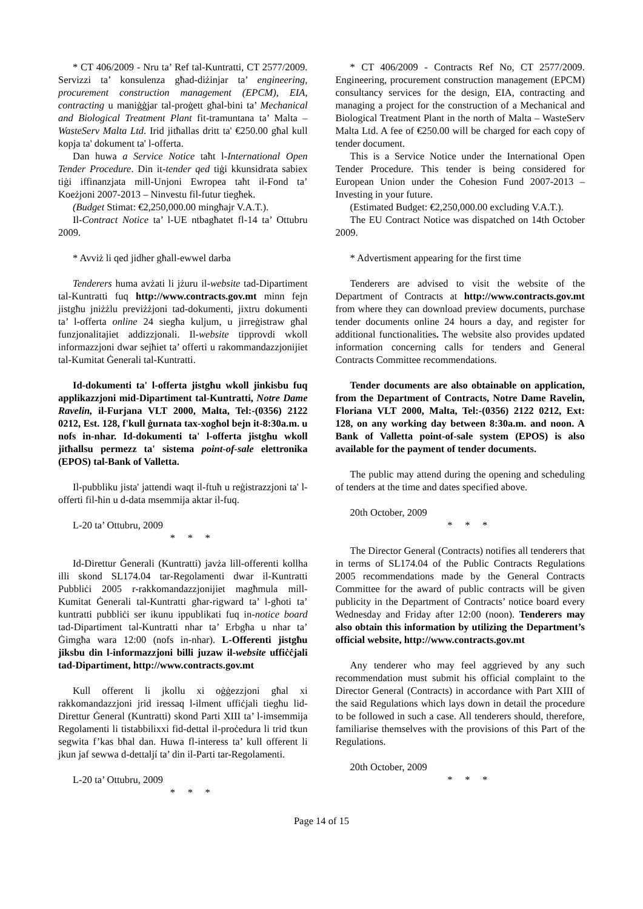* CT 406/2009 - Nru ta’ Ref tal-Kuntratti, CT 2577/2009. Servizzi ta’ konsulenza għad-diżinjar ta’ engineering, procurement construction management (EPCM), EIA, contracting u maniġġjar tal-proġett għal-bini ta’ Mechanical and Biological Treatment Plant fit-tramuntana ta’ Malta – WasteServ Malta Ltd. Irid jitħallas dritt ta' €250.00 għal kull kopja ta' dokument ta' l-offerta.
Dan huwa a Service Notice taħt l-International Open Tender Procedure. Din it-tender qed tiġi kkunsidrata sabiex tiġi iffinanzjata mill-Unjoni Ewropea taħt il-Fond ta’ Koeżjoni 2007-2013 – Ninvestu fil-futur tiegħek.
(Budget Stimat: €2,250,000.00 mingħajr V.A.T.).
Il-Contract Notice ta’ l-UE ntbagħatet fl-14 ta’ Ottubru 2009.
* Avviż li qed jidher għall-ewwel darba
Tenderers huma avżati li jżuru il-website tad-Dipartiment tal-Kuntratti fuq http://www.contracts.gov.mt minn fejn jistgħu jniżżlu previżżjoni tad-dokumenti, jixtru dokumenti ta’ l-offerta online 24 siegħa kuljum, u jirreġistraw għal funzjonalitajiet addizzjonali. Il-website tipprovdi wkoll informazzjoni dwar sejħiet ta’ offerti u rakommandazzjonijiet tal-Kumitat Ġenerali tal-Kuntratti.
Id-dokumenti ta' l-offerta jistgħu wkoll jinkisbu fuq applikazzjoni mid-Dipartiment tal-Kuntratti, Notre Dame Ravelin, il-Furjana VLT 2000, Malta, Tel:-(0356) 2122 0212, Est. 128, f'kull ġurnata tax-xogħol bejn it-8:30a.m. u nofs in-nhar. Id-dokumenti ta' l-offerta jistgħu wkoll jitħallsu permezz ta' sistema point-of-sale elettronika (EPOS) tal-Bank of Valletta.
Il-pubbliku jista' jattendi waqt il-ftuħ u reġistrazzjoni ta' l-offerti fil-ħin u d-data msemmija aktar il-fuq.
L-20 ta’ Ottubru, 2009
* * *
Id-Direttur Ġenerali (Kuntratti) javża lill-offerenti kollha illi skond SL174.04 tar-Regolamenti dwar il-Kuntratti Pubbliċi 2005 r-rakkomandazzjonijiet magħmula mill-Kumitat Ġenerali tal-Kuntratti għar-rigward ta’ l-għoti ta’ kuntratti pubbliċi ser ikunu ippublikati fuq in-notice board tad-Dipartiment tal-Kuntratti nhar ta’ Erbgħa u nhar ta’ Ġimgħa wara 12:00 (nofs in-nhar). L-Offerenti jistgħu jiksbu din l-informazzjoni billi juzaw il-website uffiċċjali tad-Dipartiment, http://www.contracts.gov.mt
Kull offerent li jkollu xi oġġezzjoni għal xi rakkomandazzjoni jrid iressaq l-ilment uffiċjali tiegħu lid-Direttur Ġeneral (Kuntratti) skond Parti XIII ta’ l-imsemmija Regolamenti li tistabbilixxi fid-dettal il-proċedura li trid tkun segwita f’kas bħal dan. Huwa fl-interess ta’ kull offerent li jkun jaf sewwa d-dettaljí ta’ din il-Parti tar-Regolamenti.
L-20 ta’ Ottubru, 2009
* * *
* CT 406/2009 - Contracts Ref No, CT 2577/2009. Engineering, procurement construction management (EPCM) consultancy services for the design, EIA, contracting and managing a project for the construction of a Mechanical and Biological Treatment Plant in the north of Malta – WasteServ Malta Ltd. A fee of €250.00 will be charged for each copy of tender document.
This is a Service Notice under the International Open Tender Procedure. This tender is being considered for European Union under the Cohesion Fund 2007-2013 – Investing in your future.
(Estimated Budget: €2,250,000.00 excluding V.A.T.).
The EU Contract Notice was dispatched on 14th October 2009.
* Advertisment appearing for the first time
Tenderers are advised to visit the website of the Department of Contracts at http://www.contracts.gov.mt from where they can download preview documents, purchase tender documents online 24 hours a day, and register for additional functionalities. The website also provides updated information concerning calls for tenders and General Contracts Committee recommendations.
Tender documents are also obtainable on application, from the Department of Contracts, Notre Dame Ravelin, Floriana VLT 2000, Malta, Tel:-(0356) 2122 0212, Ext: 128, on any working day between 8:30a.m. and noon. A Bank of Valletta point-of-sale system (EPOS) is also available for the payment of tender documents.
The public may attend during the opening and scheduling of tenders at the time and dates specified above.
20th October, 2009
* * *
The Director General (Contracts) notifies all tenderers that in terms of SL174.04 of the Public Contracts Regulations 2005 recommendations made by the General Contracts Committee for the award of public contracts will be given publicity in the Department of Contracts’ notice board every Wednesday and Friday after 12:00 (noon). Tenderers may also obtain this information by utilizing the Department’s official website, http://www.contracts.gov.mt
Any tenderer who may feel aggrieved by any such recommendation must submit his official complaint to the Director General (Contracts) in accordance with Part XIII of the said Regulations which lays down in detail the procedure to be followed in such a case. All tenderers should, therefore, familiarise themselves with the provisions of this Part of the Regulations.
20th October, 2009
* * *
Page 14 of 15